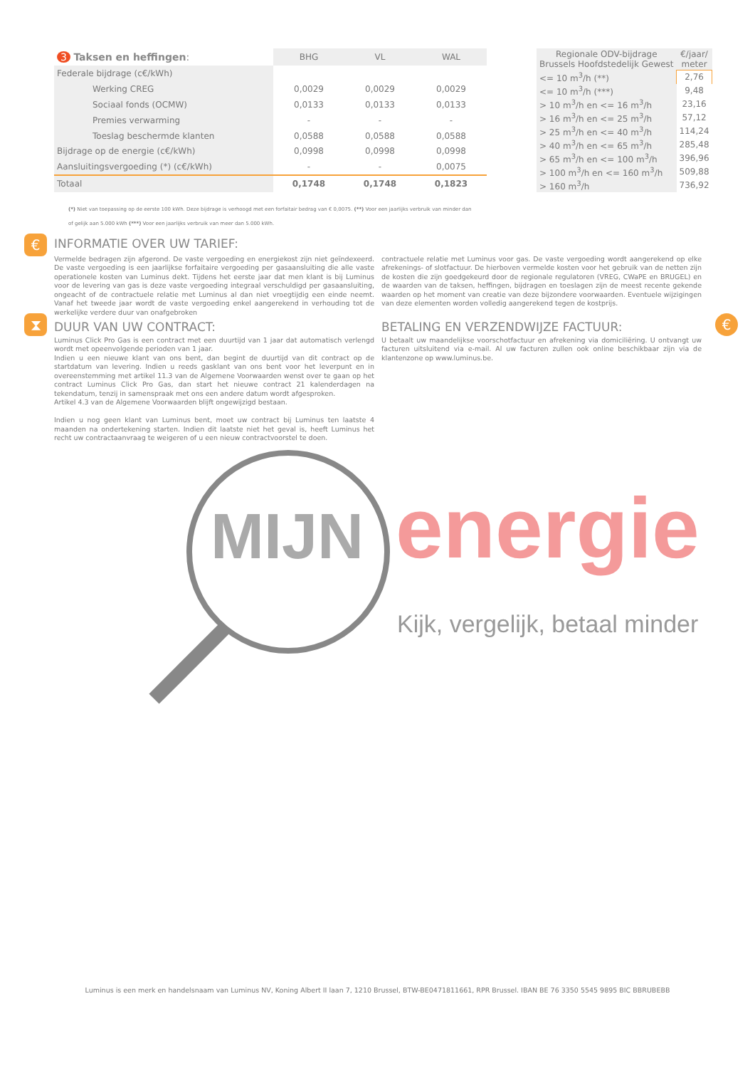| 3 Taksen en heffingen : | BHG | VL | WAL |
| --- | --- | --- | --- |
| Federale bijdrage (c€/kWh) | | | |
| Werking CREG | 0,0029 | 0,0029 | 0,0029 |
| Sociaal fonds (OCMW) | 0,0133 | 0,0133 | 0,0133 |
| Premies verwarming | - | - | - |
| Toeslag beschermde klanten | 0,0588 | 0,0588 | 0,0588 |
| Bijdrage op de energie (c€/kWh) | 0,0998 | 0,0998 | 0,0998 |
| Aansluitingsvergoeding (*) (c€/kWh) | - | - | 0,0075 |
| Totaal | 0,1748 | 0,1748 | 0,1823 |
| Regionale ODV-bijdrage Brussels Hoofdstedelijk Gewest | €/jaar/ meter |
| --- | --- |
| <= 10 m<sup>3</sup>/h (**) | 2,76 |
| <= 10 m<sup>3</sup>/h (***) | 9,48 |
| > 10 m<sup>3</sup>/h en <= 16 m<sup>3</sup>/h | 23,16 |
| > 16 m<sup>3</sup>/h en <= 25 m<sup>3</sup>/h | 57,12 |
| > 25 m<sup>3</sup>/h en <= 40 m<sup>3</sup>/h | 114,24 |
| > 40 m<sup>3</sup>/h en <= 65 m<sup>3</sup>/h | 285,48 |
| > 65 m<sup>3</sup>/h en <= 100 m<sup>3</sup>/h | 396,96 |
| > 100 m<sup>3</sup>/h en <= 160 m<sup>3</sup>/h | 509,88 |
| > 160 m<sup>3</sup>/h | 736,92 |
(*) Niet van toepassing op de eerste 100 kWh. Deze bijdrage is verhoogd met een forfaitair bedrag van € 0,0075. (**) Voor een jaarlijks verbruik van minder dan of gelijk aan 5.000 kWh (***) Voor een jaarlijks verbruik van meer dan 5.000 kWh.
€
INFORMATIE OVER UW TARIEF:
Vermelde bedragen zijn afgerond. De vaste vergoeding en energiekost zijn niet geïndexeerd. De vaste vergoeding is een jaarlijkse forfaitaire vergoeding per gasaansluiting die alle vaste operationele kosten van Luminus dekt. Tijdens het eerste jaar dat men klant is bij Luminus voor de levering van gas is deze vaste vergoeding integraal verschuldigd per gasaansluiting, ongeacht of de contractuele relatie met Luminus al dan niet vroegtijdig een einde neemt. Vanaf het tweede jaar wordt de vaste vergoeding enkel aangerekend in verhouding tot de werkelijke verdere duur van onafgebroken
contractuele relatie met Luminus voor gas. De vaste vergoeding wordt aangerekend op elke afrekenings- of slotfactuur. De hierboven vermelde kosten voor het gebruik van de netten zijn de kosten die zijn goedgekeurd door de regionale regulatoren (VREG, CWaPE en BRUGEL) en de waarden van de taksen, heffingen, bijdragen en toeslagen zijn de meest recente gekende waarden op het moment van creatie van deze bijzondere voorwaarden. Eventuele wijzigingen van deze elementen worden volledig aangerekend tegen de kostprijs.
⧗ €
DUUR VAN UW CONTRACT:
Luminus Click Pro Gas is een contract met een duurtijd van 1 jaar dat automatisch verlengd wordt met opeenvolgende perioden van 1 jaar.
Indien u een nieuwe klant van ons bent, dan begint de duurtijd van dit contract op de startdatum van levering. Indien u reeds gasklant van ons bent voor het leverpunt en in overeenstemming met artikel 11.3 van de Algemene Voorwaarden wenst over te gaan op het contract Luminus Click Pro Gas, dan start het nieuwe contract 21 kalenderdagen na tekendatum, tenzij in samenspraak met ons een andere datum wordt afgesproken.
Artikel 4.3 van de Algemene Voorwaarden blijft ongewijzigd bestaan.
Indien u nog geen klant van Luminus bent, moet uw contract bij Luminus ten laatste 4 maanden na ondertekening starten. Indien dit laatste niet het geval is, heeft Luminus het recht uw contractaanvraag te weigeren of u een nieuw contractvoorstel te doen.
BETALING EN VERZENDWIJZE FACTUUR:
U betaalt uw maandelijkse voorschotfactuur en afrekening via domiciliëring. U ontvangt uw facturen uitsluitend via e-mail. Al uw facturen zullen ook online beschikbaar zijn via de klantenzone op www.luminus.be.
MIJN energie
Kijk, vergelijk, betaal minder
Luminus is een merk en handelsnaam van Luminus NV, Koning Albert II laan 7, 1210 Brussel, BTW-BE0471811661, RPR Brussel. IBAN BE 76 3350 5545 9895 BIC BBRUBEBB